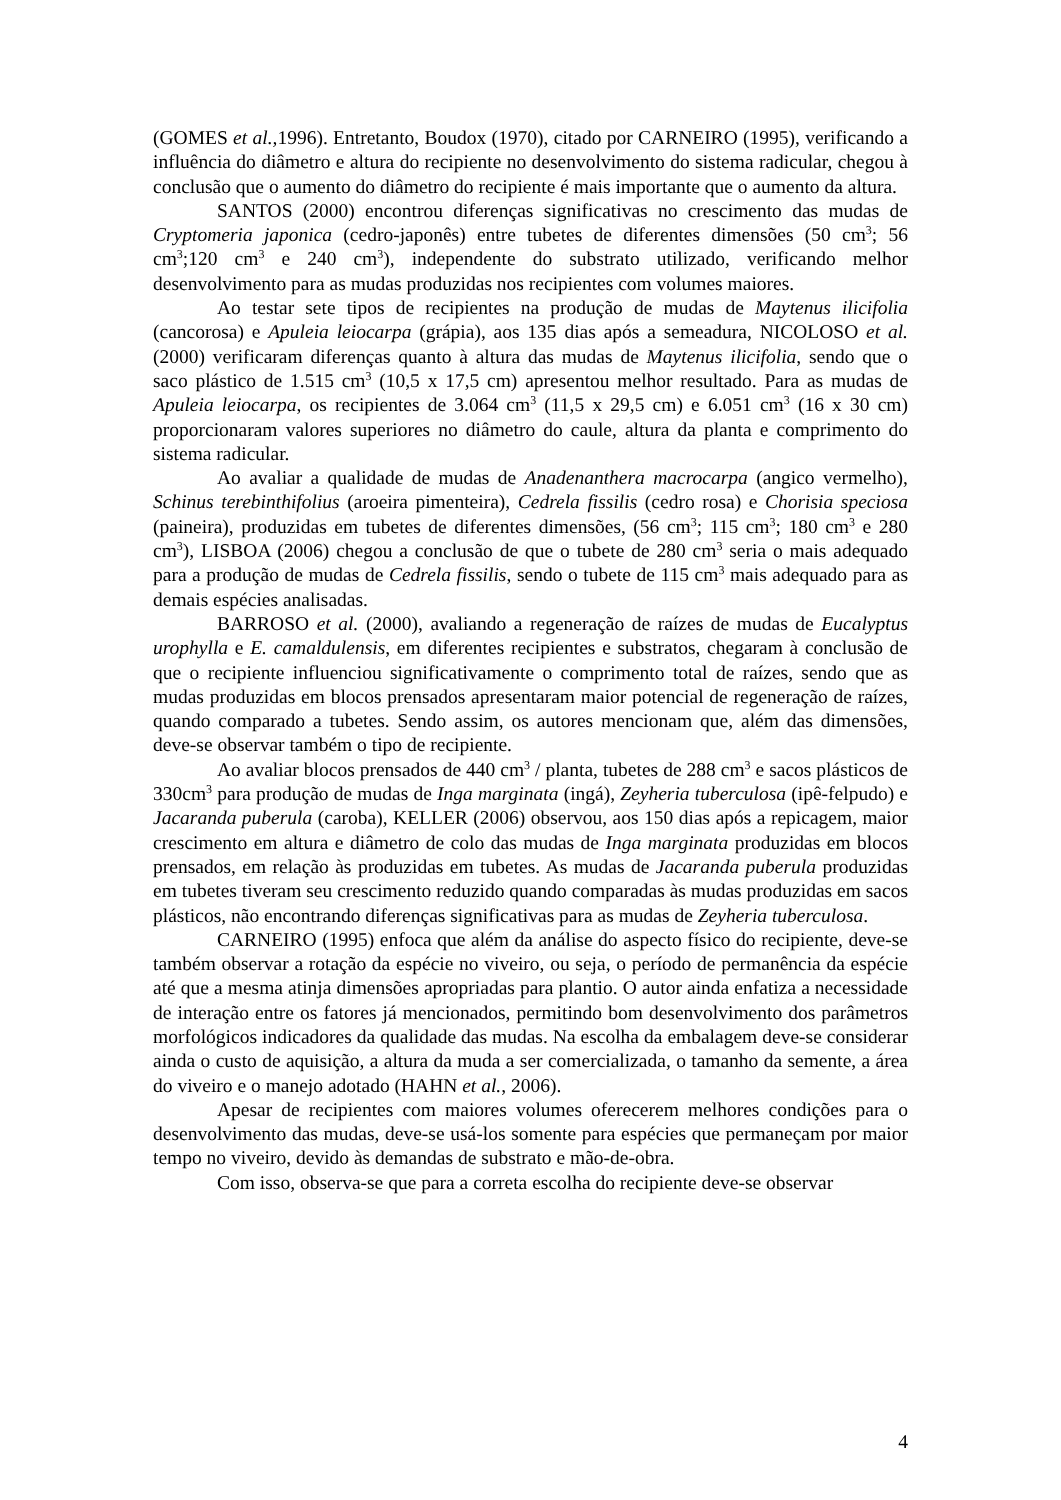(GOMES et al., 1996). Entretanto, Boudox (1970), citado por CARNEIRO (1995), verificando a influência do diâmetro e altura do recipiente no desenvolvimento do sistema radicular, chegou à conclusão que o aumento do diâmetro do recipiente é mais importante que o aumento da altura.
SANTOS (2000) encontrou diferenças significativas no crescimento das mudas de Cryptomeria japonica (cedro-japonês) entre tubetes de diferentes dimensões (50 cm<sup>3</sup>; 56 cm<sup>3</sup>;120 cm<sup>3</sup> e 240 cm<sup>3</sup>), independente do substrato utilizado, verificando melhor desenvolvimento para as mudas produzidas nos recipientes com volumes maiores.
Ao testar sete tipos de recipientes na produção de mudas de Maytenus ilicifolia (cancorosa) e Apuleia leiocarpa (grápia), aos 135 dias após a semeadura, NICOLOSO et al. (2000) verificaram diferenças quanto à altura das mudas de Maytenus ilicifolia, sendo que o saco plástico de 1.515 cm<sup>3</sup> (10,5 x 17,5 cm) apresentou melhor resultado. Para as mudas de Apuleia leiocarpa, os recipientes de 3.064 cm<sup>3</sup> (11,5 x 29,5 cm) e 6.051 cm<sup>3</sup> (16 x 30 cm) proporcionaram valores superiores no diâmetro do caule, altura da planta e comprimento do sistema radicular.
Ao avaliar a qualidade de mudas de Anadenanthera macrocarpa (angico vermelho), Schinus terebinthifolius (aroeira pimenteira), Cedrela fissilis (cedro rosa) e Chorisia speciosa (paineira), produzidas em tubetes de diferentes dimensões, (56 cm<sup>3</sup>; 115 cm<sup>3</sup>; 180 cm<sup>3</sup> e 280 cm<sup>3</sup>), LISBOA (2006) chegou a conclusão de que o tubete de 280 cm<sup>3</sup> seria o mais adequado para a produção de mudas de Cedrela fissilis, sendo o tubete de 115 cm<sup>3</sup> mais adequado para as demais espécies analisadas.
BARROSO et al. (2000), avaliando a regeneração de raízes de mudas de Eucalyptus urophylla e E. camaldulensis, em diferentes recipientes e substratos, chegaram à conclusão de que o recipiente influenciou significativamente o comprimento total de raízes, sendo que as mudas produzidas em blocos prensados apresentaram maior potencial de regeneração de raízes, quando comparado a tubetes. Sendo assim, os autores mencionam que, além das dimensões, deve-se observar também o tipo de recipiente.
Ao avaliar blocos prensados de 440 cm<sup>3</sup> / planta, tubetes de 288 cm<sup>3</sup> e sacos plásticos de 330cm<sup>3</sup> para produção de mudas de Inga marginata (ingá), Zeyheria tuberculosa (ipê-felpudo) e Jacaranda puberula (caroba), KELLER (2006) observou, aos 150 dias após a repicagem, maior crescimento em altura e diâmetro de colo das mudas de Inga marginata produzidas em blocos prensados, em relação às produzidas em tubetes. As mudas de Jacaranda puberula produzidas em tubetes tiveram seu crescimento reduzido quando comparadas às mudas produzidas em sacos plásticos, não encontrando diferenças significativas para as mudas de Zeyheria tuberculosa.
CARNEIRO (1995) enfoca que além da análise do aspecto físico do recipiente, deve-se também observar a rotação da espécie no viveiro, ou seja, o período de permanência da espécie até que a mesma atinja dimensões apropriadas para plantio. O autor ainda enfatiza a necessidade de interação entre os fatores já mencionados, permitindo bom desenvolvimento dos parâmetros morfológicos indicadores da qualidade das mudas. Na escolha da embalagem deve-se considerar ainda o custo de aquisição, a altura da muda a ser comercializada, o tamanho da semente, a área do viveiro e o manejo adotado (HAHN et al., 2006).
Apesar de recipientes com maiores volumes oferecerem melhores condições para o desenvolvimento das mudas, deve-se usá-los somente para espécies que permaneçam por maior tempo no viveiro, devido às demandas de substrato e mão-de-obra.
Com isso, observa-se que para a correta escolha do recipiente deve-se observar
4